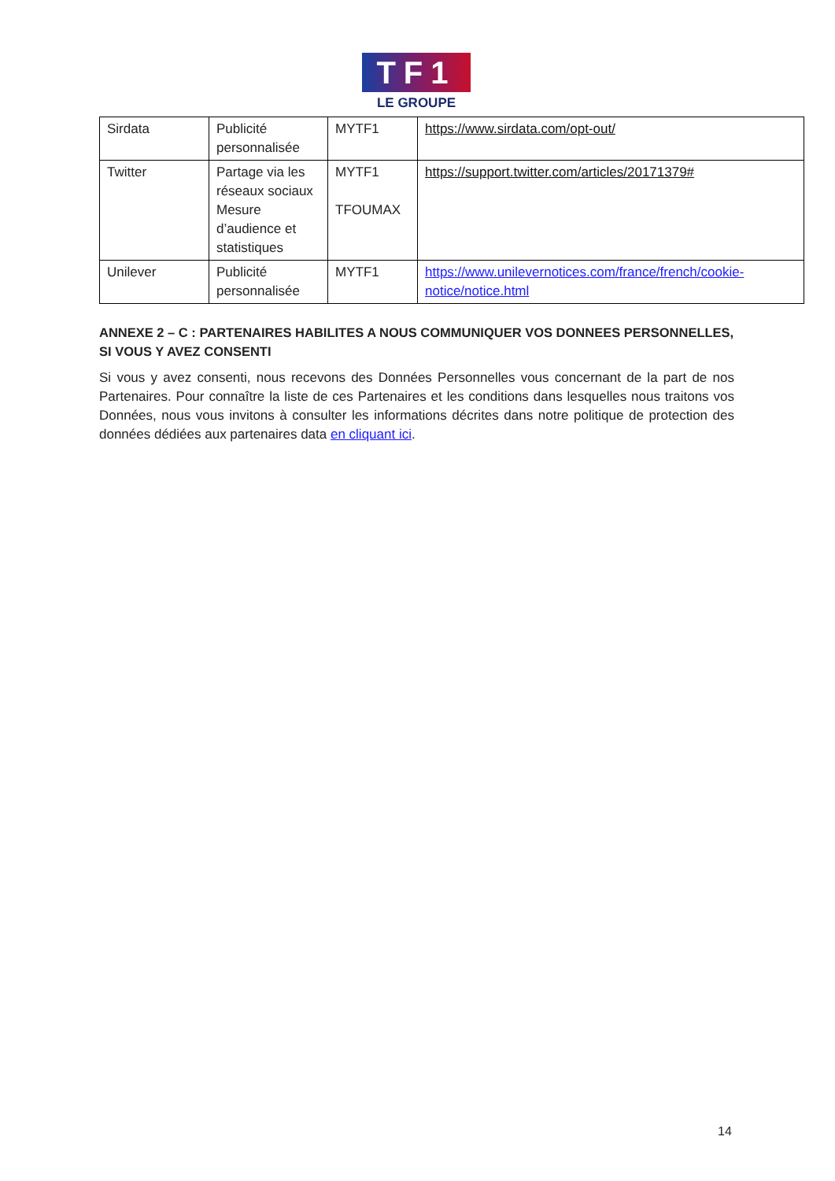TF1
LE GROUPE
| Sirdata | Publicité personnalisée | MYTF1 | https://www.sirdata.com/opt-out/ |
| Twitter | Partage via les réseaux sociaux Mesure d’audience et statistiques | MYTF1 TFOUMAX | https://support.twitter.com/articles/20171379# |
| Unilever | Publicité personnalisée | MYTF1 | https://www.unilevernotices.com/france/french/cookie-notice/notice.html |
ANNEXE 2 – C : PARTENAIRES HABILITES A NOUS COMMUNIQUER VOS DONNEES PERSONNELLES, SI VOUS Y AVEZ CONSENTI
Si vous y avez consenti, nous recevons des Données Personnelles vous concernant de la part de nos Partenaires. Pour connaître la liste de ces Partenaires et les conditions dans lesquelles nous traitons vos Données, nous vous invitons à consulter les informations décrites dans notre politique de protection des données dédiées aux partenaires data en cliquant ici.
14